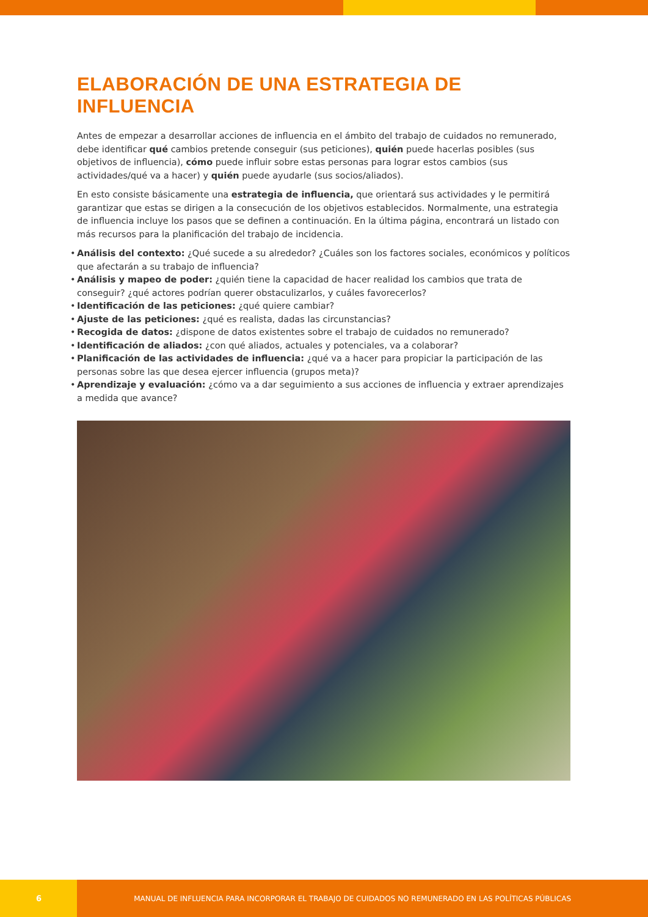ELABORACIÓN DE UNA ESTRATEGIA DE INFLUENCIA
Antes de empezar a desarrollar acciones de influencia en el ámbito del trabajo de cuidados no remunerado, debe identificar qué cambios pretende conseguir (sus peticiones), quién puede hacerlas posibles (sus objetivos de influencia), cómo puede influir sobre estas personas para lograr estos cambios (sus actividades/qué va a hacer) y quién puede ayudarle (sus socios/aliados).
En esto consiste básicamente una estrategia de influencia, que orientará sus actividades y le permitirá garantizar que estas se dirigen a la consecución de los objetivos establecidos. Normalmente, una estrategia de influencia incluye los pasos que se definen a continuación. En la última página, encontrará un listado con más recursos para la planificación del trabajo de incidencia.
• Análisis del contexto: ¿Qué sucede a su alrededor? ¿Cuáles son los factores sociales, económicos y políticos que afectarán a su trabajo de influencia?
• Análisis y mapeo de poder: ¿quién tiene la capacidad de hacer realidad los cambios que trata de conseguir? ¿qué actores podrían querer obstaculizarlos, y cuáles favorecerlos?
• Identificación de las peticiones: ¿qué quiere cambiar?
• Ajuste de las peticiones: ¿qué es realista, dadas las circunstancias?
• Recogida de datos: ¿dispone de datos existentes sobre el trabajo de cuidados no remunerado?
• Identificación de aliados: ¿con qué aliados, actuales y potenciales, va a colaborar?
• Planificación de las actividades de influencia: ¿qué va a hacer para propiciar la participación de las personas sobre las que desea ejercer influencia (grupos meta)?
• Aprendizaje y evaluación: ¿cómo va a dar seguimiento a sus acciones de influencia y extraer aprendizajes a medida que avance?
6
MANUAL DE INFLUENCIA PARA INCORPORAR EL TRABAJO DE CUIDADOS NO REMUNERADO EN LAS POLÍTICAS PÚBLICAS